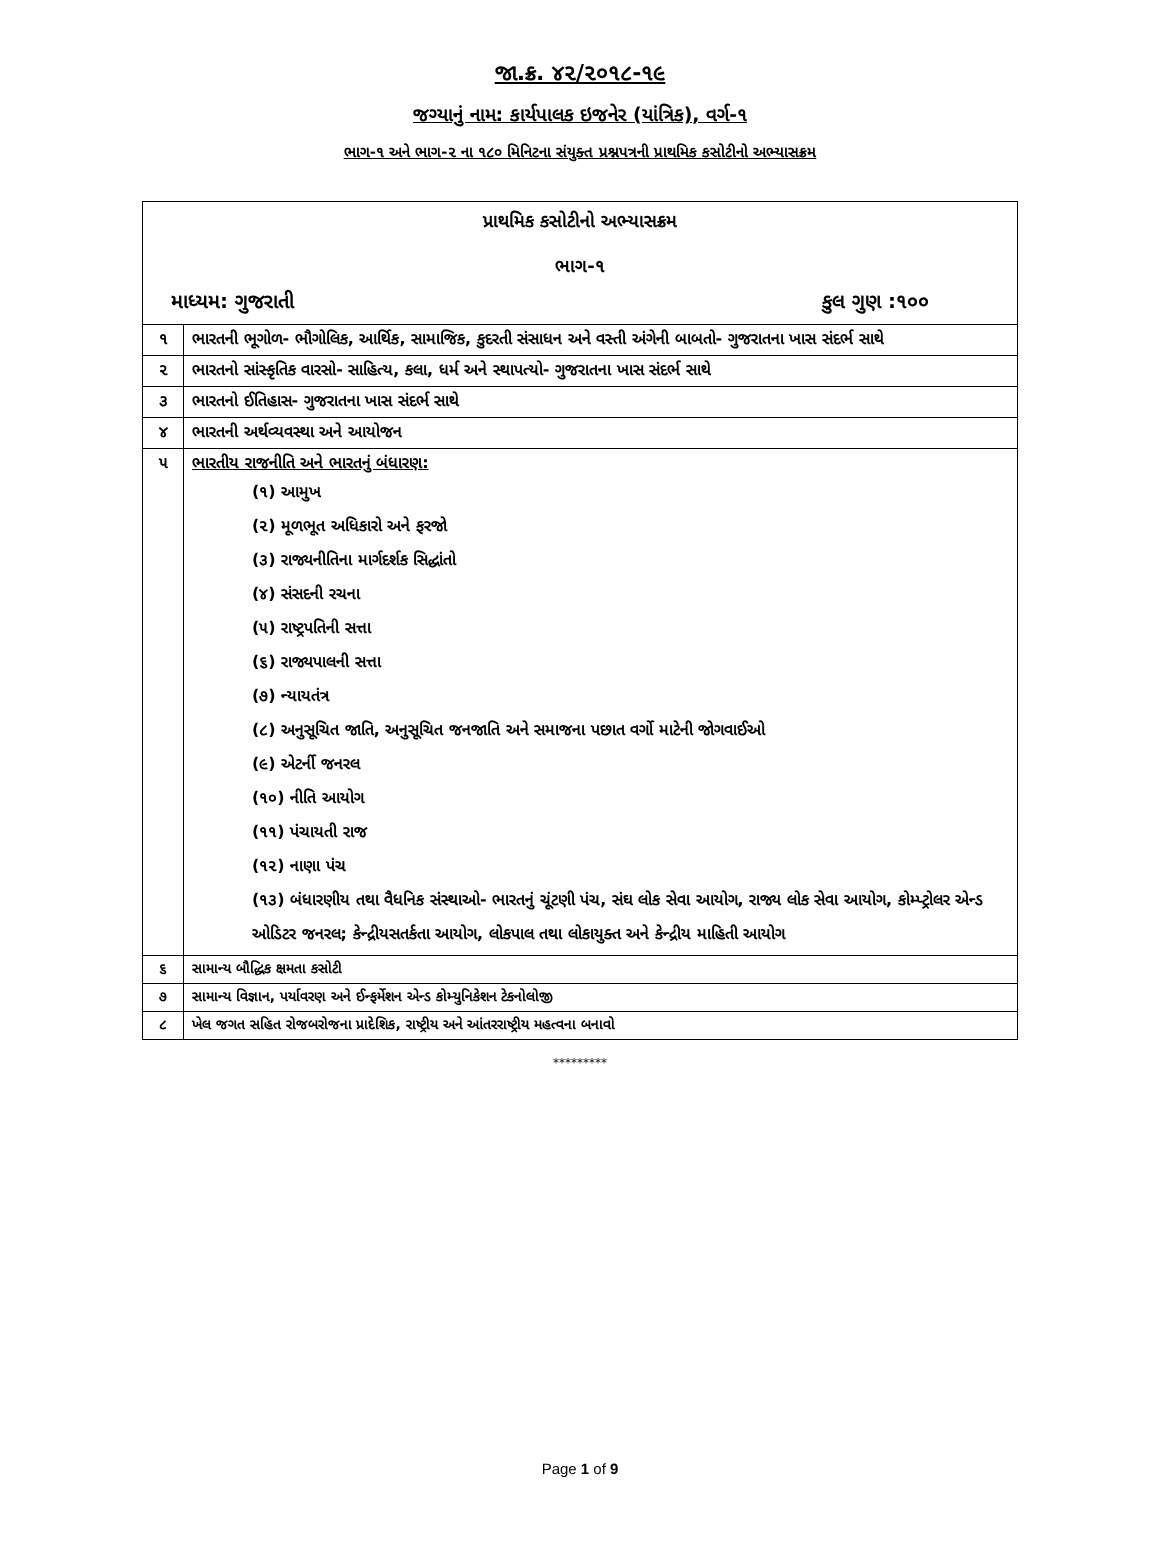જા.ક્ર. ૪૨/૨૦૧૮-૧૯
જગ્યાનું નામ: કાર્યપાલક ઇજનેર (યાંત્રિક), વર્ગ-૧
ભાગ-૧ અને ભાગ-૨ ના ૧૮૦ મિનિટના સંયુક્ત પ્રશ્નપત્રની પ્રાથમિક કસોટીનો અભ્યાસક્રમ
| પ્રાથમિક કસોટીનો અભ્યાસક્રમ ભાગ-૧ માધ્યમ: ગુજરાતી કુલ ગુણ :૧૦૦ | |
| ૧ | ભારતની ભૂગોળ- ભૌગોલિક, આર્થિક, સામાજિક, કુદરતી સંસાધન અને વસ્તી અંગેની બાબતો- ગુજરાતના ખાસ સંદર્ભ સાથે |
| ૨ | ભારતનો સાંસ્કૃતિક વારસો- સાહિત્ય, કલા, ધર્મ અને સ્થાપત્યો- ગુજરાતના ખાસ સંદર્ભ સાથે |
| ૩ | ભારતનો ઈતિહાસ- ગુજરાતના ખાસ સંદર્ભ સાથે |
| ૪ | ભારતની અર્થવ્યવસ્થા અને આયોજન |
| ૫ | ભારતીય રાજનીતિ અને ભારતનું બંધારણ: (૧) આમુખ (૨) મૂળભૂત અધિકારો અને ફરજો (૩) રાજ્યનીતિના માર્ગદર્શક સિદ્ધાંતો (૪) સંસદની રચના (૫) રાષ્ટ્રપતિની સત્તા (૬) રાજ્યપાલની સત્તા (૭) ન્યાયતંત્ર (૮) અનુસૂચિત જાતિ, અનુસૂચિત જનજાતિ અને સમાજના પછાત વર્ગો માટેની જોગવાઈઓ (૯) એટર્ની જનરલ (૧૦) નીતિ આયોગ (૧૧) પંચાયતી રાજ (૧૨) નાણા પંચ (૧૩) બંધારણીય તથા વૈધનિક સંસ્થાઓ- ભારતનું ચૂંટણી પંચ, સંઘ લોક સેવા આયોગ, રાજ્ય લોક સેવા આયોગ, કોમ્પ્ટ્રોલર એન્ડ ઓડિટર જનરલ; કેન્દ્રીયસતર્કતા આયોગ, લોકપાલ તથા લોકાયુક્ત અને કેન્દ્રીય માહિતી આયોગ |
| ૬ | સામાન્ય બૌદ્ધિક ક્ષમતા કસોટી |
| ૭ | સામાન્ય વિજ્ઞાન, પર્યાવરણ અને ઈન્ફર્મેશન એન્ડ કોમ્યુનિકેશન ટેકનોલોજી |
| ૮ | ખેલ જગત સહિત રોજબરોજના પ્રાદેશિક, રાષ્ટ્રીય અને આંતરરાષ્ટ્રીય મહત્વના બનાવો |
*********
Page 1 of 9